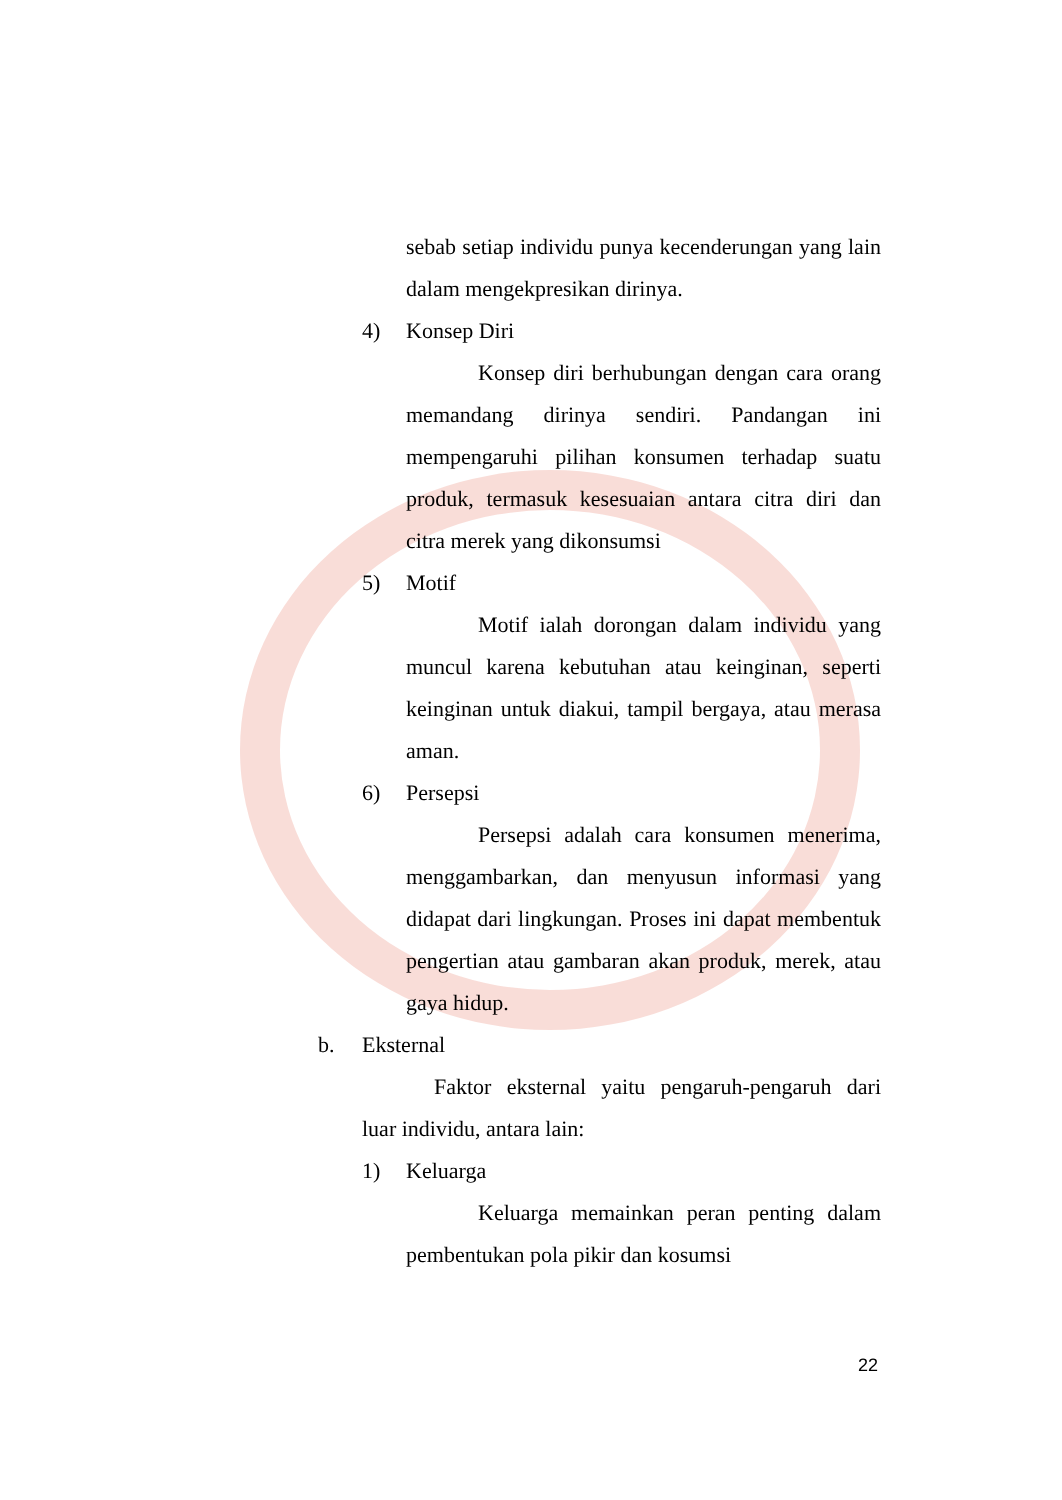sebab setiap individu punya kecenderungan yang lain dalam mengekpresikan dirinya.
4) Konsep Diri
Konsep diri berhubungan dengan cara orang memandang dirinya sendiri. Pandangan ini mempengaruhi pilihan konsumen terhadap suatu produk, termasuk kesesuaian antara citra diri dan citra merek yang dikonsumsi
5) Motif
Motif ialah dorongan dalam individu yang muncul karena kebutuhan atau keinginan, seperti keinginan untuk diakui, tampil bergaya, atau merasa aman.
6) Persepsi
Persepsi adalah cara konsumen menerima, menggambarkan, dan menyusun informasi yang didapat dari lingkungan. Proses ini dapat membentuk pengertian atau gambaran akan produk, merek, atau gaya hidup.
b. Eksternal
Faktor eksternal yaitu pengaruh-pengaruh dari luar individu, antara lain:
1) Keluarga
Keluarga memainkan peran penting dalam pembentukan pola pikir dan kosumsi
22